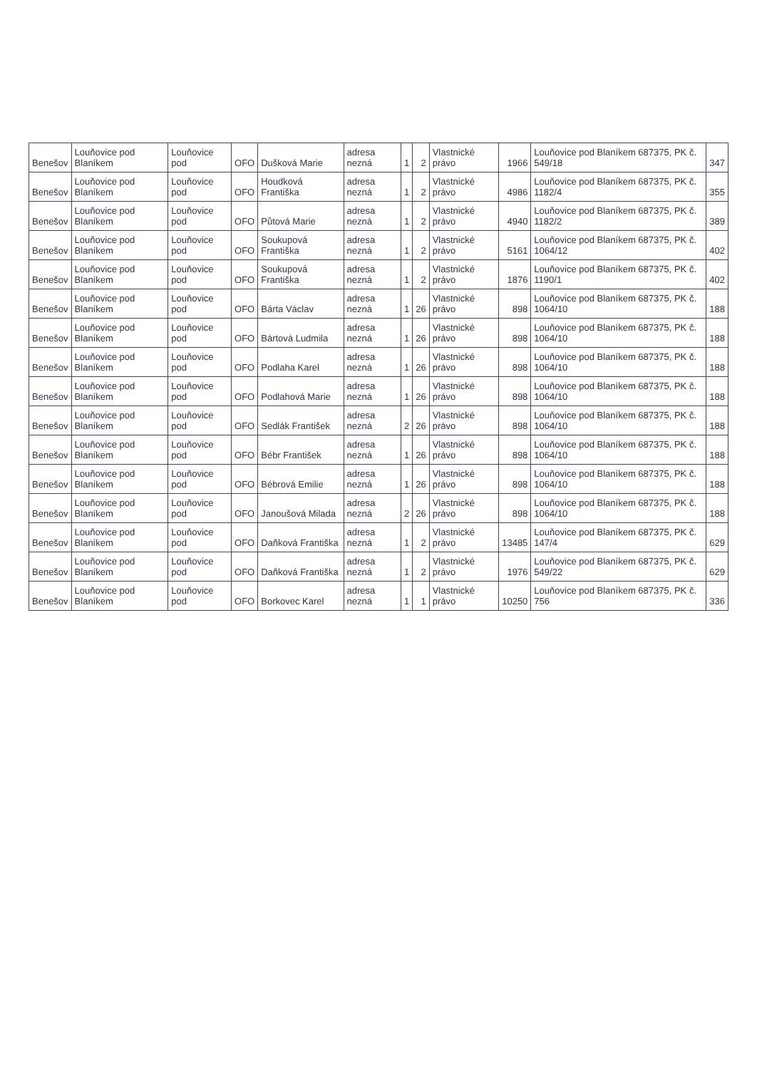| Benešov | Louňovice pod Blaníkem | Louňovice pod | OFO | Dušková Marie | adresa nezná | 1 | 2 | Vlastnické právo | 1966 | Louňovice pod Blaníkem 687375, PK č. 549/18 | 347 |
| Benešov | Louňovice pod Blaníkem | Louňovice pod | OFO | Houdková Františka | adresa nezná | 1 | 2 | Vlastnické právo | 4986 | Louňovice pod Blaníkem 687375, PK č. 1182/4 | 355 |
| Benešov | Louňovice pod Blaníkem | Louňovice pod | OFO | Půtová Marie | adresa nezná | 1 | 2 | Vlastnické právo | 4940 | Louňovice pod Blaníkem 687375, PK č. 1182/2 | 389 |
| Benešov | Louňovice pod Blaníkem | Louňovice pod | OFO | Soukupová Františka | adresa nezná | 1 | 2 | Vlastnické právo | 5161 | Louňovice pod Blaníkem 687375, PK č. 1064/12 | 402 |
| Benešov | Louňovice pod Blaníkem | Louňovice pod | OFO | Soukupová Františka | adresa nezná | 1 | 2 | Vlastnické právo | 1876 | Louňovice pod Blaníkem 687375, PK č. 1190/1 | 402 |
| Benešov | Louňovice pod Blaníkem | Louňovice pod | OFO | Bárta Václav | adresa nezná | 1 | 26 | Vlastnické právo | 898 | Louňovice pod Blaníkem 687375, PK č. 1064/10 | 188 |
| Benešov | Louňovice pod Blaníkem | Louňovice pod | OFO | Bártová Ludmila | adresa nezná | 1 | 26 | Vlastnické právo | 898 | Louňovice pod Blaníkem 687375, PK č. 1064/10 | 188 |
| Benešov | Louňovice pod Blaníkem | Louňovice pod | OFO | Podlaha Karel | adresa nezná | 1 | 26 | Vlastnické právo | 898 | Louňovice pod Blaníkem 687375, PK č. 1064/10 | 188 |
| Benešov | Louňovice pod Blaníkem | Louňovice pod | OFO | Podlahová Marie | adresa nezná | 1 | 26 | Vlastnické právo | 898 | Louňovice pod Blaníkem 687375, PK č. 1064/10 | 188 |
| Benešov | Louňovice pod Blaníkem | Louňovice pod | OFO | Sedlák František | adresa nezná | 2 | 26 | Vlastnické právo | 898 | Louňovice pod Blaníkem 687375, PK č. 1064/10 | 188 |
| Benešov | Louňovice pod Blaníkem | Louňovice pod | OFO | Bébr František | adresa nezná | 1 | 26 | Vlastnické právo | 898 | Louňovice pod Blaníkem 687375, PK č. 1064/10 | 188 |
| Benešov | Louňovice pod Blaníkem | Louňovice pod | OFO | Bébrová Emilie | adresa nezná | 1 | 26 | Vlastnické právo | 898 | Louňovice pod Blaníkem 687375, PK č. 1064/10 | 188 |
| Benešov | Louňovice pod Blaníkem | Louňovice pod | OFO | Janoušová Milada | adresa nezná | 2 | 26 | Vlastnické právo | 898 | Louňovice pod Blaníkem 687375, PK č. 1064/10 | 188 |
| Benešov | Louňovice pod Blaníkem | Louňovice pod | OFO | Daňková Františka | adresa nezná | 1 | 2 | Vlastnické právo | 13485 | Louňovice pod Blaníkem 687375, PK č. 147/4 | 629 |
| Benešov | Louňovice pod Blaníkem | Louňovice pod | OFO | Daňková Františka | adresa nezná | 1 | 2 | Vlastnické právo | 1976 | Louňovice pod Blaníkem 687375, PK č. 549/22 | 629 |
| Benešov | Louňovice pod Blaníkem | Louňovice pod | OFO | Borkovec Karel | adresa nezná | 1 | 1 | Vlastnické právo | 10250 | Louňovice pod Blaníkem 687375, PK č. 756 | 336 |